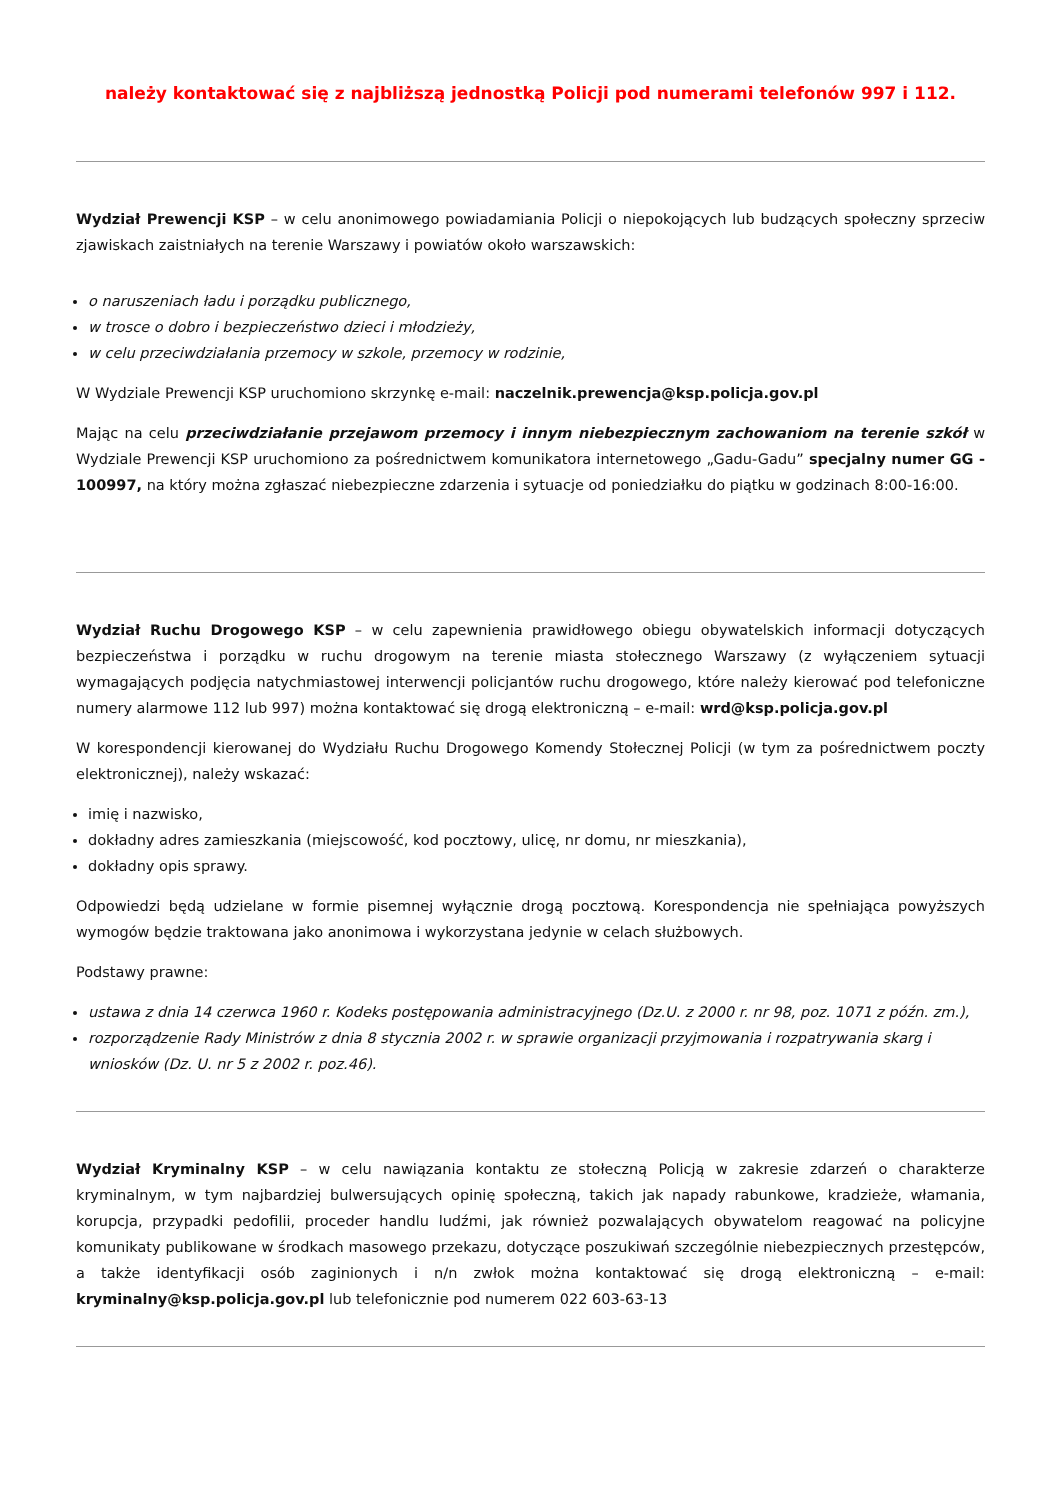należy kontaktować się z najbliższą jednostką Policji pod numerami telefonów 997 i 112.
Wydział Prewencji KSP – w celu anonimowego powiadamiania Policji o niepokojących lub budzących społeczny sprzeciw zjawiskach zaistniałych na terenie Warszawy i powiatów około warszawskich:
o naruszeniach ładu i porządku publicznego,
w trosce o dobro i bezpieczeństwo dzieci i młodzieży,
w celu przeciwdziałania przemocy w szkole, przemocy w rodzinie,
W Wydziale Prewencji KSP uruchomiono skrzynkę e-mail: naczelnik.prewencja@ksp.policja.gov.pl
Mając na celu przeciwdziałanie przejawom przemocy i innym niebezpiecznym zachowaniom na terenie szkół w Wydziale Prewencji KSP uruchomiono za pośrednictwem komunikatora internetowego „Gadu-Gadu” specjalny numer GG - 100997, na który można zgłaszać niebezpieczne zdarzenia i sytuacje od poniedziałku do piątku w godzinach 8:00-16:00.
Wydział Ruchu Drogowego KSP – w celu zapewnienia prawidłowego obiegu obywatelskich informacji dotyczących bezpieczeństwa i porządku w ruchu drogowym na terenie miasta stołecznego Warszawy (z wyłączeniem sytuacji wymagających podjęcia natychmiastowej interwencji policjantów ruchu drogowego, które należy kierować pod telefoniczne numery alarmowe 112 lub 997) można kontaktować się drogą elektroniczną – e-mail: wrd@ksp.policja.gov.pl
W korespondencji kierowanej do Wydziału Ruchu Drogowego Komendy Stołecznej Policji (w tym za pośrednictwem poczty elektronicznej), należy wskazać:
imię i nazwisko,
dokładny adres zamieszkania (miejscowość, kod pocztowy, ulicę, nr domu, nr mieszkania),
dokładny opis sprawy.
Odpowiedzi będą udzielane w formie pisemnej wyłącznie drogą pocztową. Korespondencja nie spełniająca powyższych wymogów będzie traktowana jako anonimowa i wykorzystana jedynie w celach służbowych.
Podstawy prawne:
ustawa z dnia 14 czerwca 1960 r. Kodeks postępowania administracyjnego (Dz.U. z 2000 r. nr 98, poz. 1071 z późn. zm.),
rozporządzenie Rady Ministrów z dnia 8 stycznia 2002 r. w sprawie organizacji przyjmowania i rozpatrywania skarg i wniosków (Dz. U. nr 5 z 2002 r. poz.46).
Wydział Kryminalny KSP – w celu nawiązania kontaktu ze stołeczną Policją w zakresie zdarzeń o charakterze kryminalnym, w tym najbardziej bulwersujących opinię społeczną, takich jak napady rabunkowe, kradzieże, włamania, korupcja, przypadki pedofilii, proceder handlu ludźmi, jak również pozwalających obywatelom reagować na policyjne komunikaty publikowane w środkach masowego przekazu, dotyczące poszukiwań szczególnie niebezpiecznych przestępców, a także identyfikacji osób zaginionych i n/n zwłok można kontaktować się drogą elektroniczną – e-mail: kryminalny@ksp.policja.gov.pl lub telefonicznie pod numerem 022 603-63-13